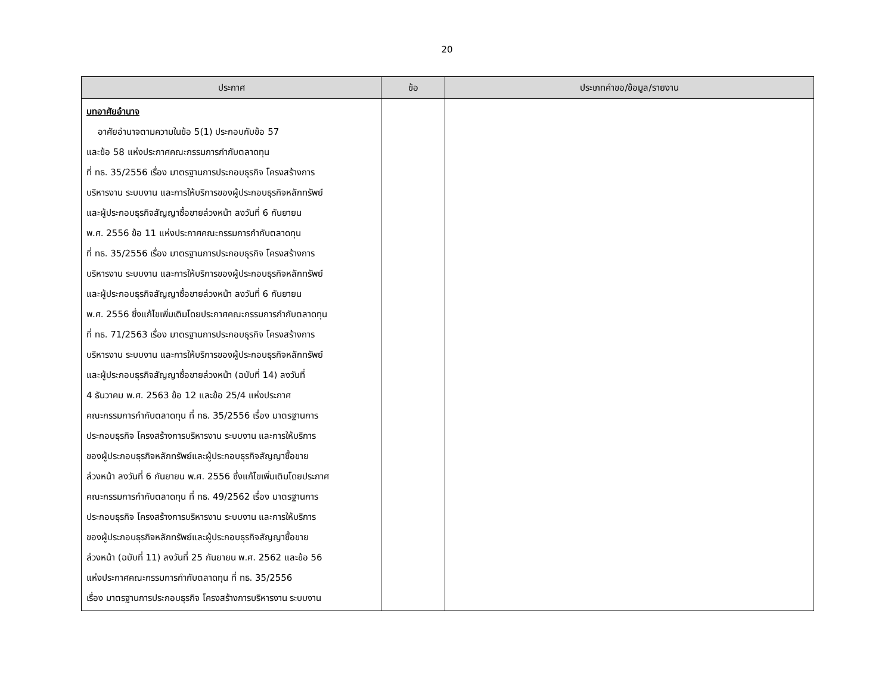20
| ประกาศ | ข้อ | ประเภทคำขอ/ข้อมูล/รายงาน |
| --- | --- | --- |
| บทอาศัยอำนาจ อาศัยอำนาจตามความในข้อ 5(1) ประกอบกับข้อ 57 และข้อ 58 แห่งประกาศคณะกรรมการกำกับตลาดทุน ที่ ทธ. 35/2556 เรื่อง มาตรฐานการประกอบธุรกิจ โครงสร้างการ บริหารงาน ระบบงาน และการให้บริการของผู้ประกอบธุรกิจหลักทรัพย์ และผู้ประกอบธุรกิจสัญญาซื้อขายล่วงหน้า ลงวันที่ 6 กันยายน พ.ศ. 2556 ข้อ 11 แห่งประกาศคณะกรรมการกำกับตลาดทุน ที่ ทธ. 35/2556 เรื่อง มาตรฐานการประกอบธุรกิจ โครงสร้างการ บริหารงาน ระบบงาน และการให้บริการของผู้ประกอบธุรกิจหลักทรัพย์ และผู้ประกอบธุรกิจสัญญาซื้อขายล่วงหน้า ลงวันที่ 6 กันยายน พ.ศ. 2556 ซึ่งแก้ไขเพิ่มเติมโดยประกาศคณะกรรมการกำกับตลาดทุน ที่ ทธ. 71/2563 เรื่อง มาตรฐานการประกอบธุรกิจ โครงสร้างการ บริหารงาน ระบบงาน และการให้บริการของผู้ประกอบธุรกิจหลักทรัพย์ และผู้ประกอบธุรกิจสัญญาซื้อขายล่วงหน้า (ฉบับที่ 14) ลงวันที่ 4 ธันวาคม พ.ศ. 2563 ข้อ 12 และข้อ 25/4 แห่งประกาศ คณะกรรมการกำกับตลาดทุน ที่ ทธ. 35/2556 เรื่อง มาตรฐานการ ประกอบธุรกิจ โครงสร้างการบริหารงาน ระบบงาน และการให้บริการ ของผู้ประกอบธุรกิจหลักทรัพย์และผู้ประกอบธุรกิจสัญญาซื้อขาย ล่วงหน้า ลงวันที่ 6 กันยายน พ.ศ. 2556 ซึ่งแก้ไขเพิ่มเติมโดยประกาศ คณะกรรมการกำกับตลาดทุน ที่ ทธ. 49/2562 เรื่อง มาตรฐานการ ประกอบธุรกิจ โครงสร้างการบริหารงาน ระบบงาน และการให้บริการ ของผู้ประกอบธุรกิจหลักทรัพย์และผู้ประกอบธุรกิจสัญญาซื้อขาย ล่วงหน้า (ฉบับที่ 11) ลงวันที่ 25 กันยายน พ.ศ. 2562 และข้อ 56 แห่งประกาศคณะกรรมการกำกับตลาดทุน ที่ ทธ. 35/2556 เรื่อง มาตรฐานการประกอบธุรกิจ โครงสร้างการบริหารงาน ระบบงาน | | |